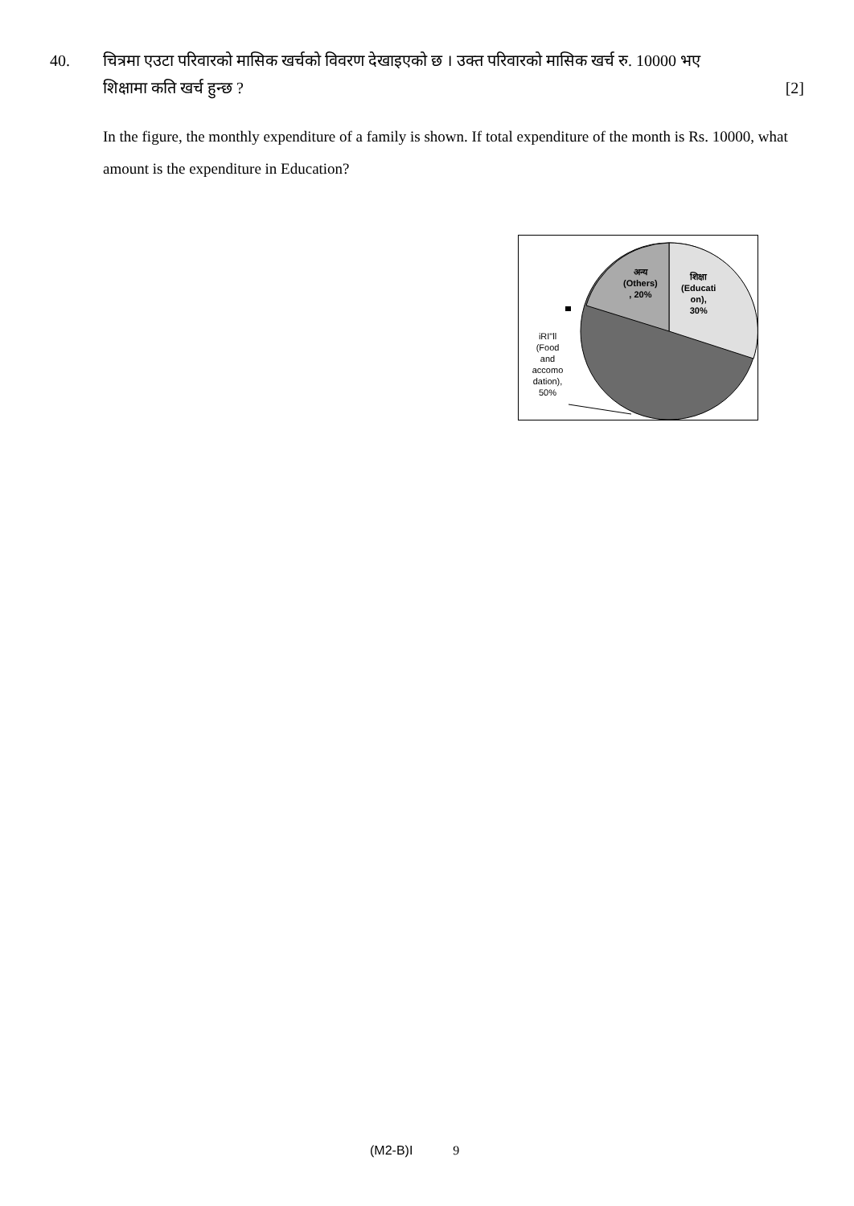40. चित्रमा एउटा परिवारको मासिक खर्चको विवरण देखाइएको छ । उक्त परिवारको मासिक खर्च रु. 10000 भए
शिक्षामा कति खर्च हुन्छ ? [2]
In the figure, the monthly expenditure of a family is shown. If total expenditure of the month is Rs. 10000, what amount is the expenditure in Education?
अन्य
(Others)
, 20%
शिक्षा
(Educati
on),
30%
iRI"ll
(Food
and
accomo
dation),
50%
(M2-B)I 9